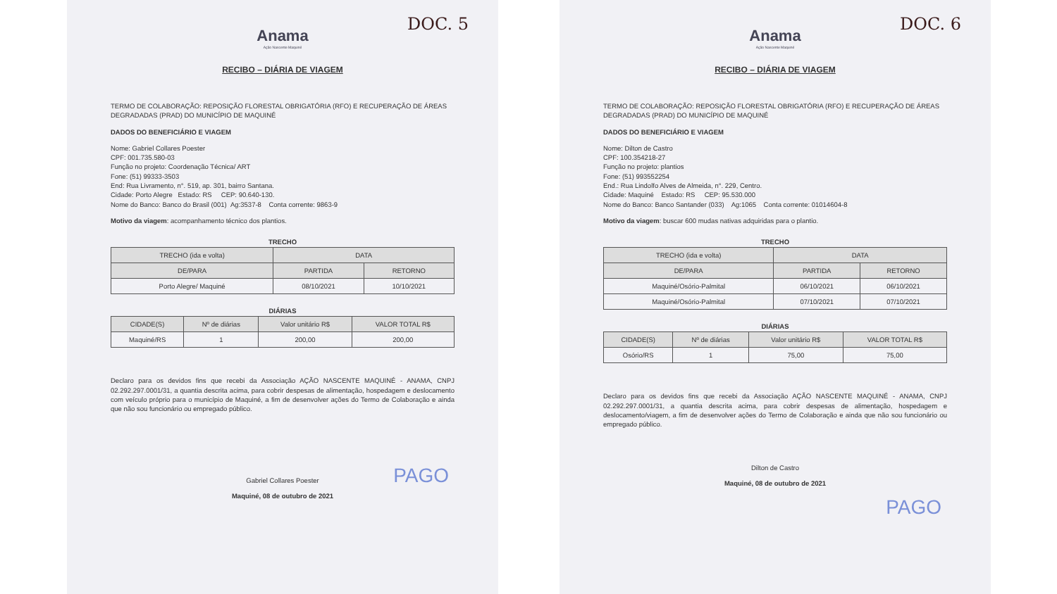DOC. 5
Anama
Ação Nascente Maquiné
RECIBO – DIÁRIA DE VIAGEM
TERMO DE COLABORAÇÃO: REPOSIÇÃO FLORESTAL OBRIGATÓRIA (RFO) E RECUPERAÇÃO DE ÁREAS DEGRADADAS (PRAD) DO MUNICÍPIO DE MAQUINÉ
DADOS DO BENEFICIÁRIO E VIAGEM
Nome: Gabriel Collares Poester
CPF: 001.735.580-03
Função no projeto: Coordenação Técnica/ ART
Fone: (51) 99333-3503
End: Rua Livramento, n°. 519, ap. 301, bairro Santana.
Cidade: Porto Alegre Estado: RS CEP: 90.640-130.
Nome do Banco: Banco do Brasil (001) Ag:3537-8 Conta corrente: 9863-9
Motivo da viagem: acompanhamento técnico dos plantios.
TRECHO
| TRECHO (ida e volta) | DATA | |
| --- | --- | --- |
| DE/PARA | PARTIDA | RETORNO |
| Porto Alegre/ Maquiné | 08/10/2021 | 10/10/2021 |
DIÁRIAS
| CIDADE(S) | Nº de diárias | Valor unitário R$ | VALOR TOTAL R$ |
| --- | --- | --- | --- |
| Maquiné/RS | 1 | 200,00 | 200,00 |
Declaro para os devidos fins que recebi da Associação AÇÃO NASCENTE MAQUINÉ - ANAMA, CNPJ 02.292.297.0001/31, a quantia descrita acima, para cobrir despesas de alimentação, hospedagem e deslocamento com veículo próprio para o município de Maquiné, a fim de desenvolver ações do Termo de Colaboração e ainda que não sou funcionário ou empregado público.
PAGO
Gabriel Collares Poester
Maquiné, 08 de outubro de 2021
DOC. 6
Anama
Ação Nascente Maquiné
RECIBO – DIÁRIA DE VIAGEM
TERMO DE COLABORAÇÃO: REPOSIÇÃO FLORESTAL OBRIGATÓRIA (RFO) E RECUPERAÇÃO DE ÁREAS DEGRADADAS (PRAD) DO MUNICÍPIO DE MAQUINÉ
DADOS DO BENEFICIÁRIO E VIAGEM
Nome: Dilton de Castro
CPF: 100.354218-27
Função no projeto: plantios
Fone: (51) 993552254
End.: Rua Lindolfo Alves de Almeida, n°. 229, Centro.
Cidade: Maquiné Estado: RS CEP: 95.530.000
Nome do Banco: Banco Santander (033) Ag:1065 Conta corrente: 01014604-8
Motivo da viagem: buscar 600 mudas nativas adquiridas para o plantio.
TRECHO
| TRECHO (ida e volta) | DATA | |
| --- | --- | --- |
| DE/PARA | PARTIDA | RETORNO |
| Maquiné/Osório-Palmital | 06/10/2021 | 06/10/2021 |
| Maquiné/Osório-Palmital | 07/10/2021 | 07/10/2021 |
DIÁRIAS
| CIDADE(S) | Nº de diárias | Valor unitário R$ | VALOR TOTAL R$ |
| --- | --- | --- | --- |
| Osório/RS | 1 | 75,00 | 75,00 |
Declaro para os devidos fins que recebi da Associação AÇÃO NASCENTE MAQUINÉ - ANAMA, CNPJ 02.292.297.0001/31, a quantia descrita acima, para cobrir despesas de alimentação, hospedagem e deslocamento/viagem, a fim de desenvolver ações do Termo de Colaboração e ainda que não sou funcionário ou empregado público.
Dilton de Castro
Maquiné, 08 de outubro de 2021
PAGO